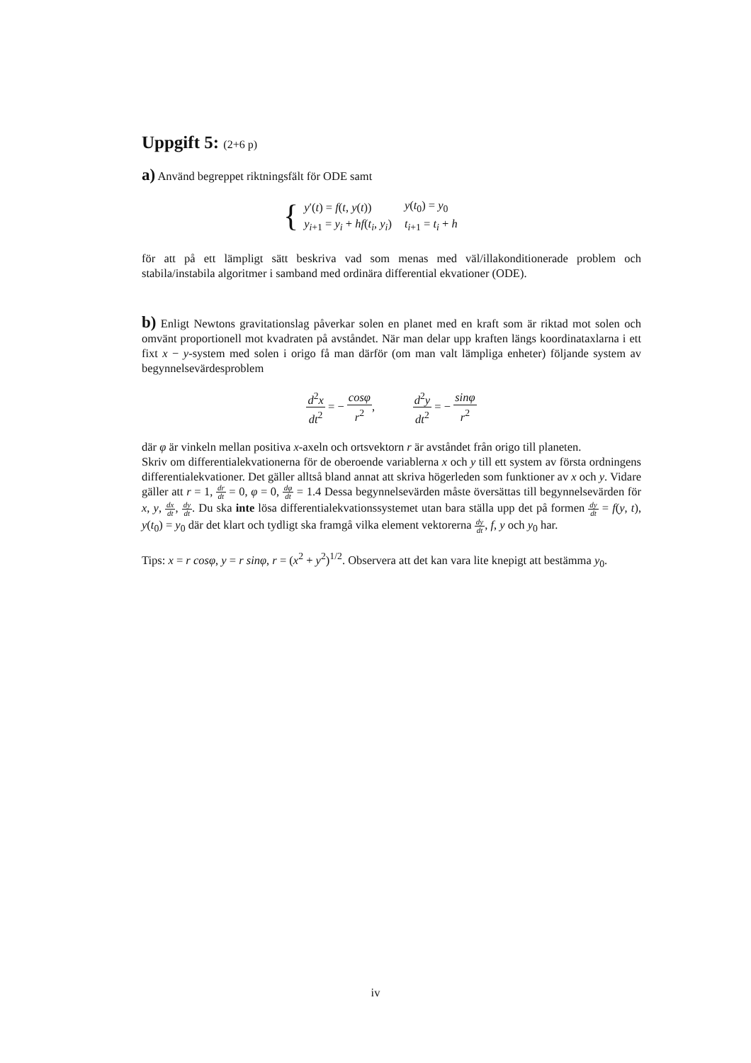Uppgift 5: (2+6 p)
a) Använd begreppet riktningsfält för ODE samt
{
| y ′( t ) = f ( t , y ( t )) | y ( t<sub>0</sub>) = y<sub>0</sub> |
| y<sub>i+1</sub> = y<sub>i</sub> + hf ( t<sub>i</sub> , y<sub>i</sub> ) | t<sub>i+1</sub> = t<sub>i</sub> + h |
för att på ett lämpligt sätt beskriva vad som menas med väl/illakonditionerade problem och stabila/instabila algoritmer i samband med ordinära differential ekvationer (ODE).
b) Enligt Newtons gravitationslag påverkar solen en planet med en kraft som är riktad mot solen och omvänt proportionell mot kvadraten på avståndet. När man delar upp kraften längs koordinataxlarna i ett fixt x − y-system med solen i origo få man därför (om man valt lämpliga enheter) följande system av begynnelsevärdesproblem
d<sup>2</sup>x dt<sup>2</sup> = − cosφ r<sup>2</sup>, d<sup>2</sup>y dt<sup>2</sup> = − sinφ r<sup>2</sup>
där φ är vinkeln mellan positiva x-axeln och ortsvektorn r är avståndet från origo till planeten.
Skriv om differentialekvationerna för de oberoende variablerna x och y till ett system av första ordningens differentialekvationer. Det gäller alltså bland annat att skriva högerleden som funktioner av x och y. Vidare gäller att r = 1, dr dt = 0, φ = 0, dφ dt = 1.4 Dessa begynnelsevärden måste översättas till begynnelsevärden för x, y, dx dt, dy dt. Du ska inte lösa differentialekvationssystemet utan bara ställa upp det på formen dy dt = f(y, t), y(t<sub>0</sub>) = y<sub>0</sub> där det klart och tydligt ska framgå vilka element vektorerna dy dt, f, y och y<sub>0</sub> har.
Tips: x = r cosφ, y = r sinφ, r = (x<sup>2</sup> + y<sup>2</sup>)<sup>1/2</sup>. Observera att det kan vara lite knepigt att bestämma y<sub>0</sub>.
iv